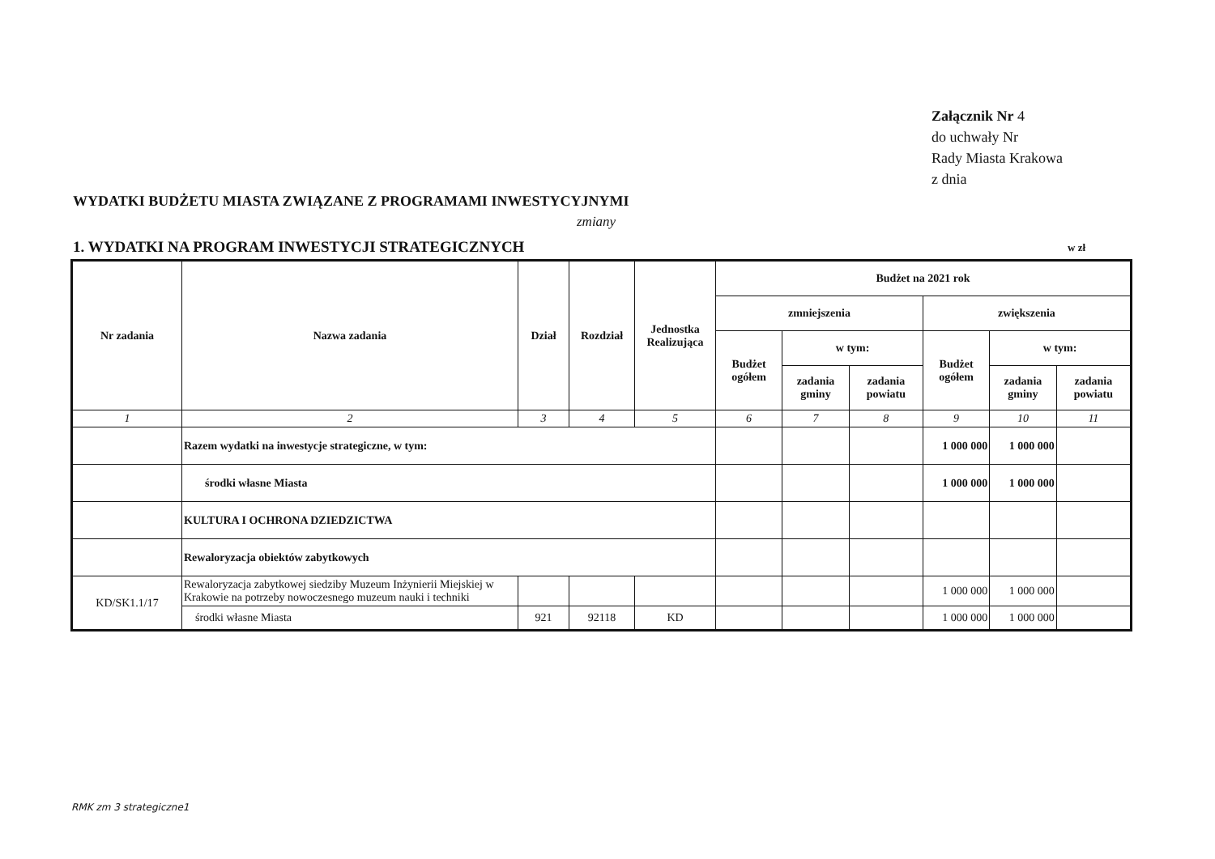Załącznik Nr 4
do uchwały Nr
Rady Miasta Krakowa
z dnia
WYDATKI BUDŻETU MIASTA ZWIĄZANE Z PROGRAMAMI INWESTYCYJNYMI
zmiany
1. WYDATKI NA PROGRAM INWESTYCJI STRATEGICZNYCH
w zł
| Nr zadania | Nazwa zadania | Dział | Rozdział | Jednostka Realizująca | Budżet na 2021 rok | | | | | |
| --- | --- | --- | --- | --- | --- | --- | --- | --- | --- | --- |
| | | | | | zmniejszenia | | | zwiększenia | | |
| | | | | | Budżet ogółem | w tym: | | Budżet ogółem | w tym: | |
| | | | | | | zadania gminy | zadania powiatu | | zadania gminy | zadania powiatu |
| 1 | 2 | 3 | 4 | 5 | 6 | 7 | 8 | 9 | 10 | 11 |
| | Razem wydatki na inwestycje strategiczne, w tym: | | | | | | | 1 000 000 | 1 000 000 | |
| | środki własne Miasta | | | | | | | 1 000 000 | 1 000 000 | |
| | KULTURA I OCHRONA DZIEDZICTWA | | | | | | | | | |
| | Rewaloryzacja obiektów zabytkowych | | | | | | | | | |
| KD/SK1.1/17 | Rewaloryzacja zabytkowej siedziby Muzeum Inżynierii Miejskiej w Krakowie na potrzeby nowoczesnego muzeum nauki i techniki | | | | | | | 1 000 000 | 1 000 000 | |
| | środki własne Miasta | 921 | 92118 | KD | | | | 1 000 000 | 1 000 000 | |
RMK zm 3 strategiczne1